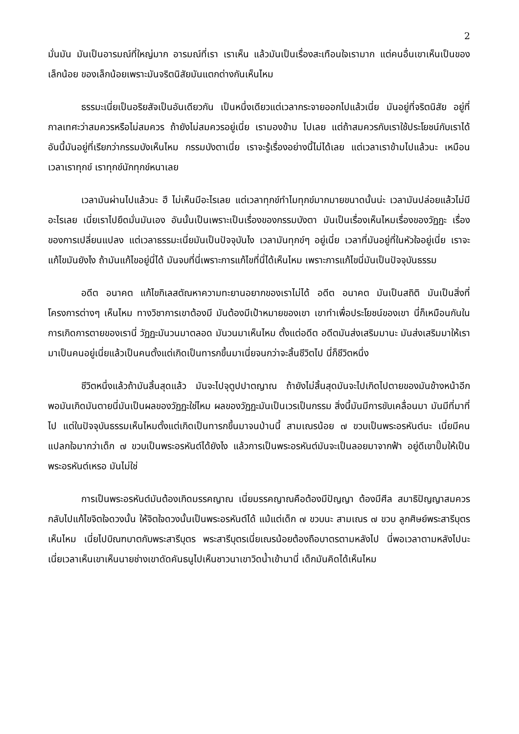2
มั่นมัน มันเป็นอารมณ์ที่ใหญ่มาก อารมณ์ที่เรา เราเห็น แล้วมันเป็นเรื่องสะเทือนใจเรามาก แต่คนอื่นเขาเห็นเป็นของเล็กน้อย ของเล็กน้อยเพราะมันจริตนิสัยมันแตกต่างกันเห็นไหม
ธรรมะเนี่ยเป็นอริยสัจเป็นอันเดียวกัน เป็นหนึ่งเดียวแต่เวลากระจายออกไปแล้วเนี่ย มันอยู่ที่จริตนิสัย อยู่ที่กาลเทศะว่าสมควรหรือไม่สมควร ถ้ายังไม่สมควรอยู่เนี่ย เรามองข้าม ไปเลย แต่ถ้าสมควรกับเราใช้ประโยชน์กับเราได้ อันนี้มันอยู่ที่เรียกว่ากรรมบังเห็นไหม กรรมบังตาเนี่ย เราจะรู้เรื่องอย่างนี้ไม่ได้เลย แต่เวลาเราข้ามไปแล้วนะ เหมือนเวลาเราทุกข์ เราทุกข์นักทุกข์หนาเลย
เวลามันผ่านไปแล้วนะ ฮึ ไม่เห็นมีอะไรเลย แต่เวลาทุกข์ทำไมทุกข์มากมายขนาดนั้นน่ะ เวลามันปล่อยแล้วไม่มีอะไรเลย เนี่ยเราไปยึดมั่นมันเอง อันนั้นเป็นเพราะเป็นเรื่องของกรรมบังตา มันเป็นเรื่องเห็นไหมเรื่องของวัฏฏะ เรื่องของการเปลี่ยนแปลง แต่เวลาธรรมะเนี่ยมันเป็นปัจจุบันไง เวลามันทุกข์ๆ อยู่เนี่ย เวลาที่มันอยู่ที่ในหัวใจอยู่เนี่ย เราจะแก้ไขมันยังไง ถ้ามันแก้ไขอยู่นี่ได้ มันจบที่นี่เพราะการแก้ไขที่นี่ได้เห็นไหม เพราะการแก้ไขนี่มันเป็นปัจจุบันธรรม
อดีต อนาคต แก้ไขกิเลสตัณหาความทะยานอยากของเราไม่ได้ อดีต อนาคต มันเป็นสถิติ มันเป็นสิ่งที่โครงการต่างๆ เห็นไหม ทางวิชาการเขาต้องมี มันต้องมีเป้าหมายของเขา เขาทำเพื่อประโยชน์ของเขา นี่ก็เหมือนกันในการเกิดการตายของเรานี่ วัฏฏะมันวนมาตลอด มันวนมาเห็นไหม ตั้งแต่อดีต อดีตมันส่งเสริมมานะ มันส่งเสริมมาให้เรามาเป็นคนอยู่เนี่ยแล้วเป็นคนตั้งแต่เกิดเป็นทารกขึ้นมาเนี่ยจนกว่าจะสิ้นชีวิตไป นี่ก็ชีวิตหนึ่ง
ชีวิตหนึ่งแล้วถ้ามันสิ้นสุดแล้ว มันจะไปจุตูปปาตญาณ ถ้ายังไม่สิ้นสุดมันจะไปเกิดไปตายของมันข้างหน้าอีก พอมันเกิดมันตายนี่มันเป็นผลของวัฏฏะใช่ไหม ผลของวัฏฏะมันเป็นเวรเป็นกรรม สิ่งนี้มันมีการขับเคลื่อนมา มันมีที่มาที่ไป แต่ในปัจจุบันธรรมเห็นไหมตั้งแต่เกิดเป็นทารกขึ้นมาจนป่านนี้ สามเณรน้อย ๗ ขวบเป็นพระอรหันต์นะ เนี่ยมีคนแปลกใจมากว่าเด็ก ๗ ขวบเป็นพระอรหันต์ได้ยังไง แล้วการเป็นพระอรหันต์มันจะเป็นลอยมาจากฟ้า อยู่ดีเขาปั๊มให้เป็นพระอรหันต์เหรอ มันไม่ใช่
การเป็นพระอรหันต์มันต้องเกิดมรรคญาณ เนี่ยมรรคญาณคือต้องมีปัญญา ต้องมีศีล สมาธิปัญญาสมควร กลับไปแก้ไขจิตใจดวงนั้น ให้จิตใจดวงนั้นเป็นพระอรหันต์ได้ แม้แต่เด็ก ๗ ขวบนะ สามเณร ๗ ขวบ ลูกศิษย์พระสารีบุตรเห็นไหม เนี่ยไปบิณฑบาตกับพระสารีบุตร พระสารีบุตรเนี่ยเณรน้อยต้องถือบาตรตามหลังไป นี่พอเวลาตามหลังไปนะ เนี่ยเวลาเห็นเขาเห็นนายช่างเขาดัดคันธนูไปเห็นชาวนาเขาวิดน้ำเข้านานี่ เด็กมันคิดได้เห็นไหม